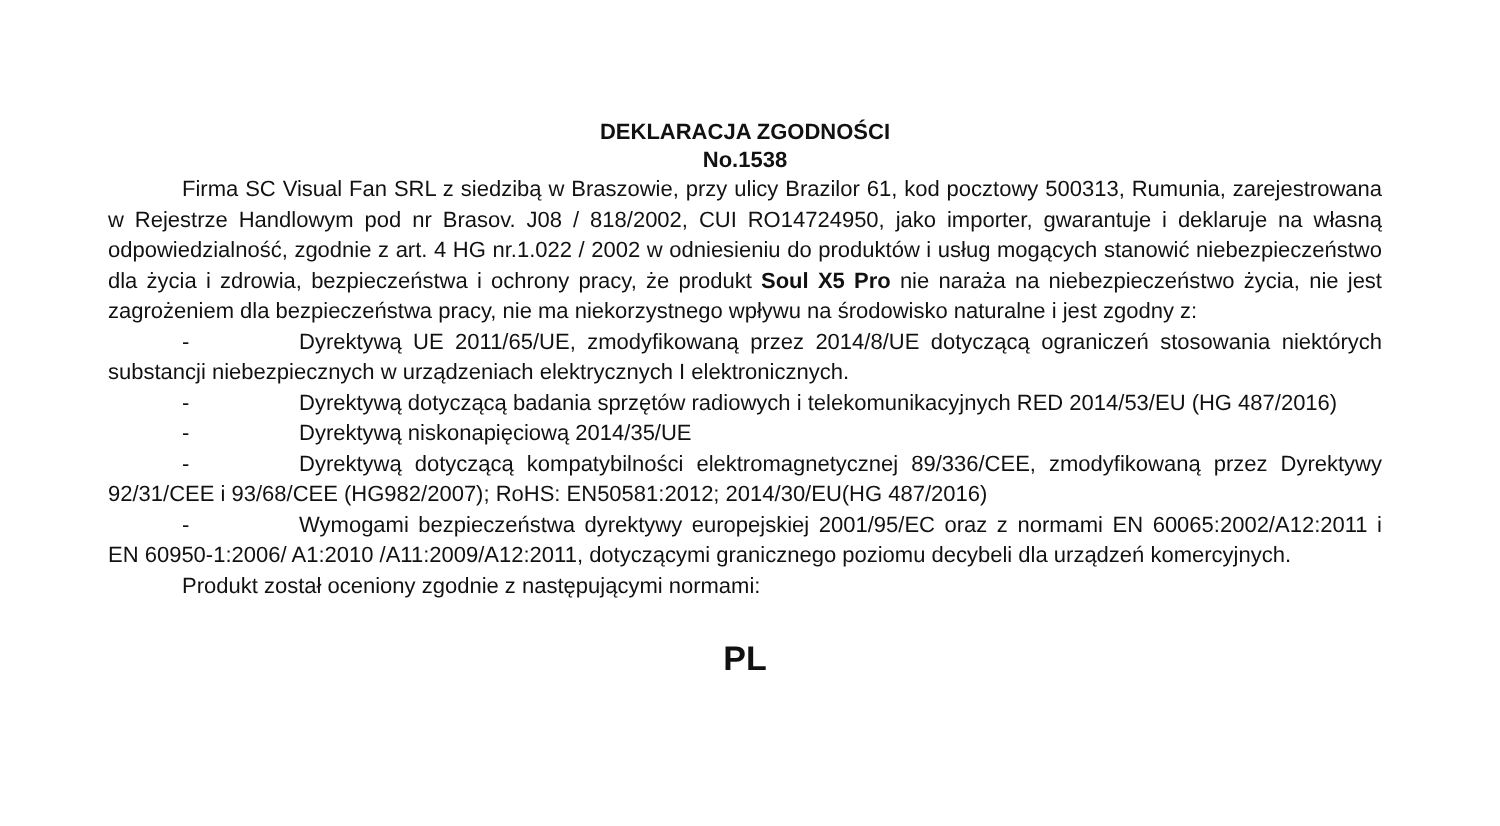DEKLARACJA ZGODNOŚCI
No.1538
Firma SC Visual Fan SRL z siedzibą w Braszowie, przy ulicy Brazilor 61, kod pocztowy 500313, Rumunia, zarejestrowana w Rejestrze Handlowym pod nr Brasov. J08 / 818/2002, CUI RO14724950, jako importer, gwarantuje i deklaruje na własną odpowiedzialność, zgodnie z art. 4 HG nr.1.022 / 2002 w odniesieniu do produktów i usług mogących stanowić niebezpieczeństwo dla życia i zdrowia, bezpieczeństwa i ochrony pracy, że produkt Soul X5 Pro nie naraża na niebezpieczeństwo życia, nie jest zagrożeniem dla bezpieczeństwa pracy, nie ma niekorzystnego wpływu na środowisko naturalne i jest zgodny z:
- Dyrektywą UE 2011/65/UE, zmodyfikowaną przez 2014/8/UE dotyczącą ograniczeń stosowania niektórych substancji niebezpiecznych w urządzeniach elektrycznych I elektronicznych.
- Dyrektywą dotyczącą badania sprzętów radiowych i telekomunikacyjnych RED 2014/53/EU (HG 487/2016)
- Dyrektywą niskonapięciową 2014/35/UE
- Dyrektywą dotyczącą kompatybilności elektromagnetycznej 89/336/CEE, zmodyfikowaną przez Dyrektywy 92/31/CEE i 93/68/CEE (HG982/2007); RoHS: EN50581:2012; 2014/30/EU(HG 487/2016)
- Wymogami bezpieczeństwa dyrektywy europejskiej 2001/95/EC oraz z normami EN 60065:2002/A12:2011 i EN 60950-1:2006/ A1:2010 /A11:2009/A12:2011, dotyczącymi granicznego poziomu decybeli dla urządzeń komercyjnych.
Produkt został oceniony zgodnie z następującymi normami:
PL